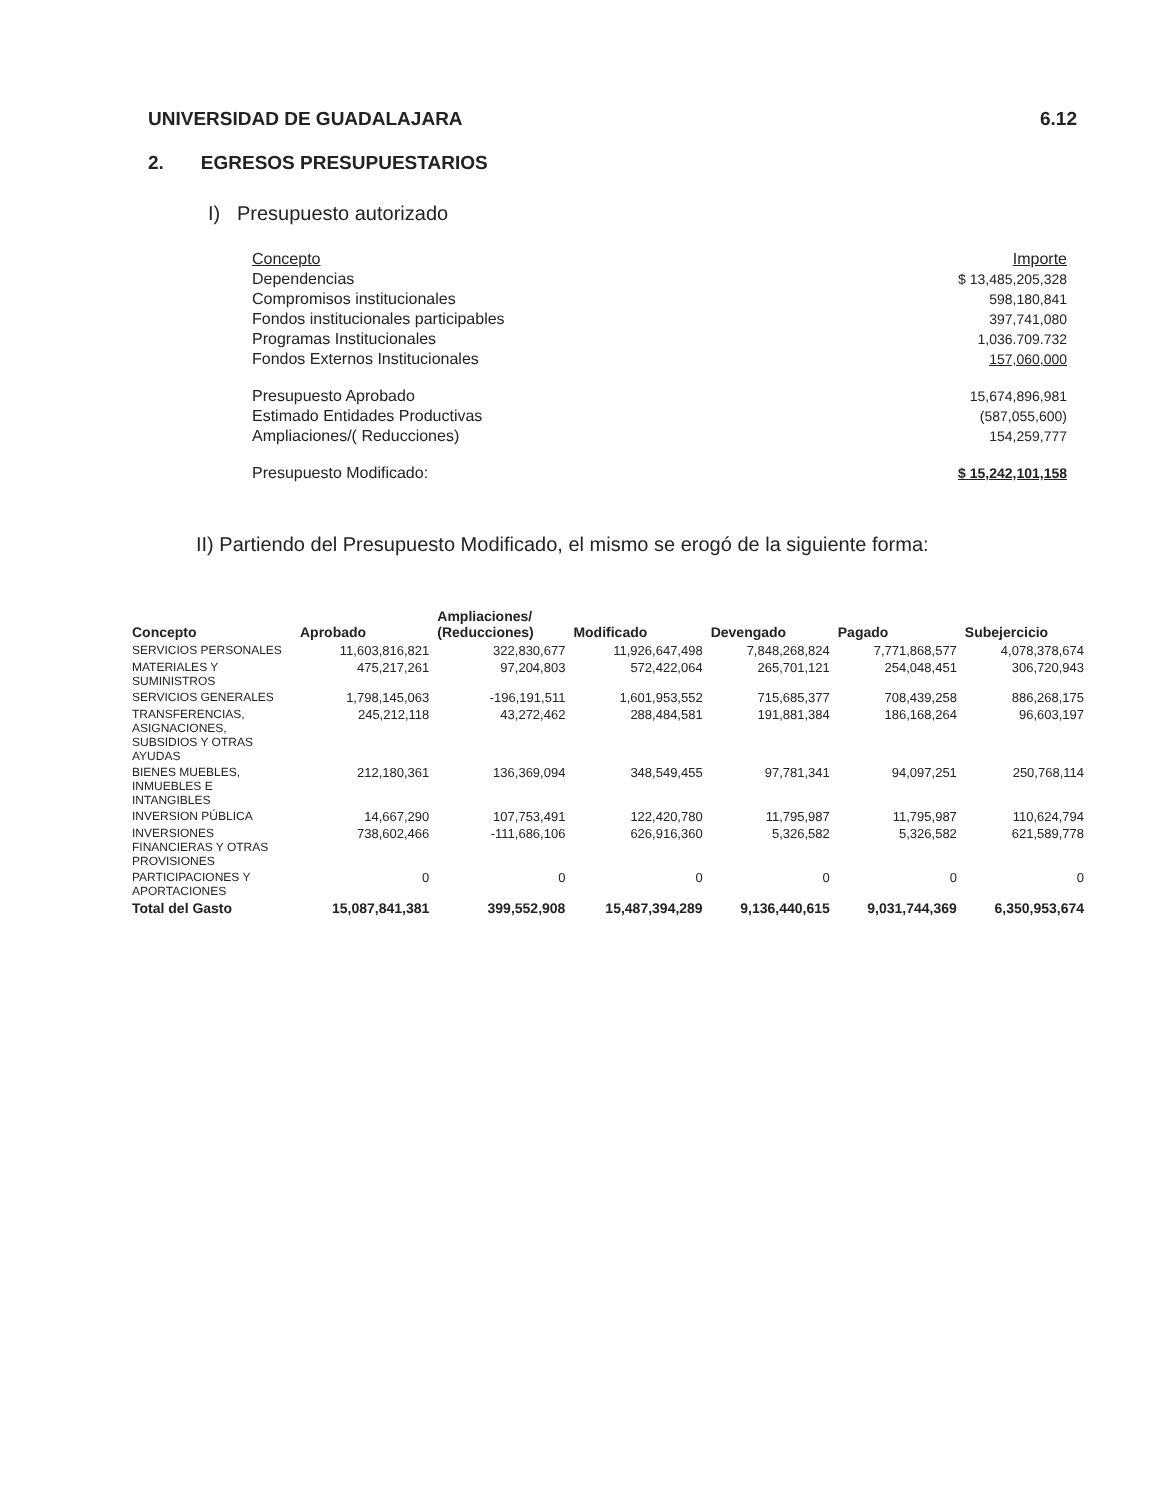UNIVERSIDAD DE GUADALAJARA 6.12
2. EGRESOS PRESUPUESTARIOS
I) Presupuesto autorizado
| Concepto | Importe |
| Dependencias | $ 13,485,205,328 |
| Compromisos institucionales | 598,180,841 |
| Fondos institucionales participables | 397,741,080 |
| Programas Institucionales | 1,036.709.732 |
| Fondos Externos Institucionales | 157,060,000 |
| Presupuesto Aprobado | 15,674,896,981 |
| Estimado Entidades Productivas | (587,055,600) |
| Ampliaciones/( Reducciones) | 154,259,777 |
| Presupuesto Modificado: | $ 15,242,101,158 |
II) Partiendo del Presupuesto Modificado, el mismo se erogó de la siguiente forma:
| Concepto | Aprobado | Ampliaciones/ (Reducciones) | Modificado | Devengado | Pagado | Subejercicio |
| --- | --- | --- | --- | --- | --- | --- |
| SERVICIOS PERSONALES | 11,603,816,821 | 322,830,677 | 11,926,647,498 | 7,848,268,824 | 7,771,868,577 | 4,078,378,674 |
| MATERIALES Y SUMINISTROS | 475,217,261 | 97,204,803 | 572,422,064 | 265,701,121 | 254,048,451 | 306,720,943 |
| SERVICIOS GENERALES | 1,798,145,063 | -196,191,511 | 1,601,953,552 | 715,685,377 | 708,439,258 | 886,268,175 |
| TRANSFERENCIAS, ASIGNACIONES, SUBSIDIOS Y OTRAS AYUDAS | 245,212,118 | 43,272,462 | 288,484,581 | 191,881,384 | 186,168,264 | 96,603,197 |
| BIENES MUEBLES, INMUEBLES E INTANGIBLES | 212,180,361 | 136,369,094 | 348,549,455 | 97,781,341 | 94,097,251 | 250,768,114 |
| INVERSION PÚBLICA | 14,667,290 | 107,753,491 | 122,420,780 | 11,795,987 | 11,795,987 | 110,624,794 |
| INVERSIONES FINANCIERAS Y OTRAS PROVISIONES | 738,602,466 | -111,686,106 | 626,916,360 | 5,326,582 | 5,326,582 | 621,589,778 |
| PARTICIPACIONES Y APORTACIONES | 0 | 0 | 0 | 0 | 0 | 0 |
| Total del Gasto | 15,087,841,381 | 399,552,908 | 15,487,394,289 | 9,136,440,615 | 9,031,744,369 | 6,350,953,674 |